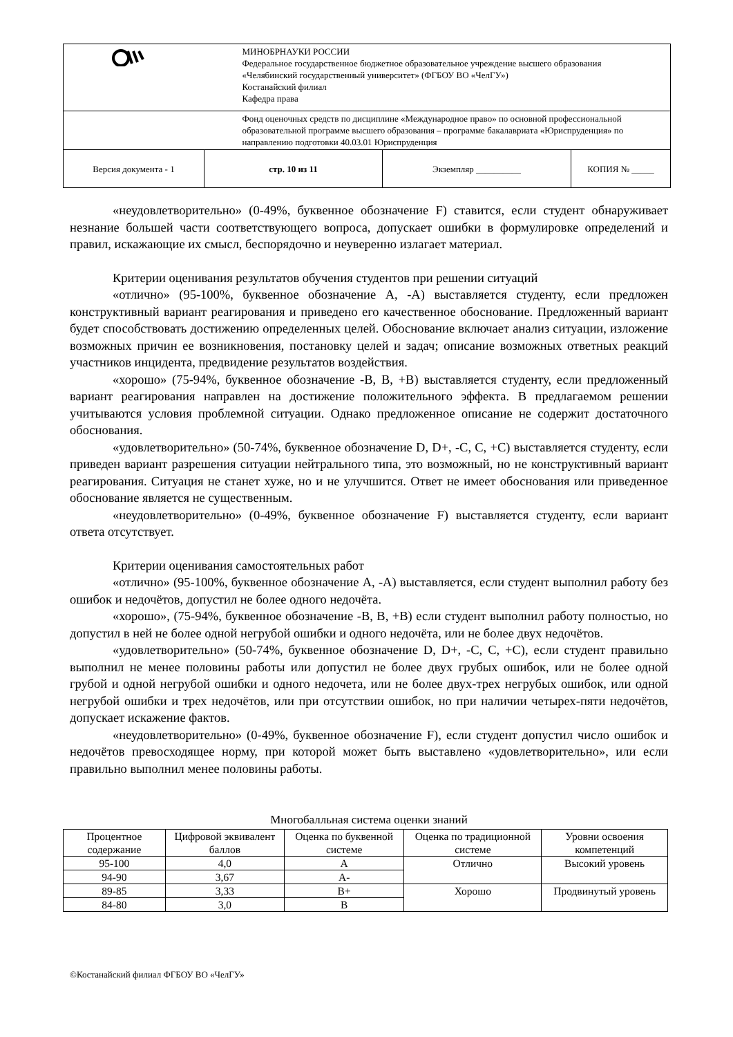| | | МИНОБРНАУКИ РОССИИ Федеральное государственное бюджетное образовательное учреждение высшего образования «Челябинский государственный университет» (ФГБОУ ВО «ЧелГУ») Костанайский филиал Кафедра права | | |
| | | Фонд оценочных средств по дисциплине «Международное право» по основной профессиональной образовательной программе высшего образования – программе бакалавриата «Юриспруденция» по направлению подготовки 40.03.01 Юриспруденция | | |
| Версия документа - 1 | стр. 10 из 11 | | Экземпляр __________ | КОПИЯ № _____ |
«неудовлетворительно» (0-49%, буквенное обозначение F) ставится, если студент обнаруживает незнание большей части соответствующего вопроса, допускает ошибки в формулировке определений и правил, искажающие их смысл, беспорядочно и неуверенно излагает материал.
Критерии оценивания результатов обучения студентов при решении ситуаций
«отлично» (95-100%, буквенное обозначение А, -А) выставляется студенту, если предложен конструктивный вариант реагирования и приведено его качественное обоснование. Предложенный вариант будет способствовать достижению определенных целей. Обоснование включает анализ ситуации, изложение возможных причин ее возникновения, постановку целей и задач; описание возможных ответных реакций участников инцидента, предвидение результатов воздействия.
«хорошо» (75-94%, буквенное обозначение -В, В, +В) выставляется студенту, если предложенный вариант реагирования направлен на достижение положительного эффекта. В предлагаемом решении учитываются условия проблемной ситуации. Однако предложенное описание не содержит достаточного обоснования.
«удовлетворительно» (50-74%, буквенное обозначение D, D+, -С, С, +С) выставляется студенту, если приведен вариант разрешения ситуации нейтрального типа, это возможный, но не конструктивный вариант реагирования. Ситуация не станет хуже, но и не улучшится. Ответ не имеет обоснования или приведенное обоснование является не существенным.
«неудовлетворительно» (0-49%, буквенное обозначение F) выставляется студенту, если вариант ответа отсутствует.
Критерии оценивания самостоятельных работ
«отлично» (95-100%, буквенное обозначение А, -А) выставляется, если студент выполнил работу без ошибок и недочётов, допустил не более одного недочёта.
«хорошо», (75-94%, буквенное обозначение -В, В, +В) если студент выполнил работу полностью, но допустил в ней не более одной негрубой ошибки и одного недочёта, или не более двух недочётов.
«удовлетворительно» (50-74%, буквенное обозначение D, D+, -С, С, +С), если студент правильно выполнил не менее половины работы или допустил не более двух грубых ошибок, или не более одной грубой и одной негрубой ошибки и одного недочета, или не более двух-трех негрубых ошибок, или одной негрубой ошибки и трех недочётов, или при отсутствии ошибок, но при наличии четырех-пяти недочётов, допускает искажение фактов.
«неудовлетворительно» (0-49%, буквенное обозначение F), если студент допустил число ошибок и недочётов превосходящее норму, при которой может быть выставлено «удовлетворительно», или если правильно выполнил менее половины работы.
Многобалльная система оценки знаний
| Процентное содержание | Цифровой эквивалент баллов | Оценка по буквенной системе | Оценка по традиционной системе | Уровни освоения компетенций |
| --- | --- | --- | --- | --- |
| 95-100 | 4,0 | А | Отлично | Высокий уровень |
| 94-90 | 3,67 | А- | | |
| 89-85 | 3,33 | В+ | Хорошо | Продвинутый уровень |
| 84-80 | 3,0 | В | | |
©Костанайский филиал ФГБОУ ВО «ЧелГУ»